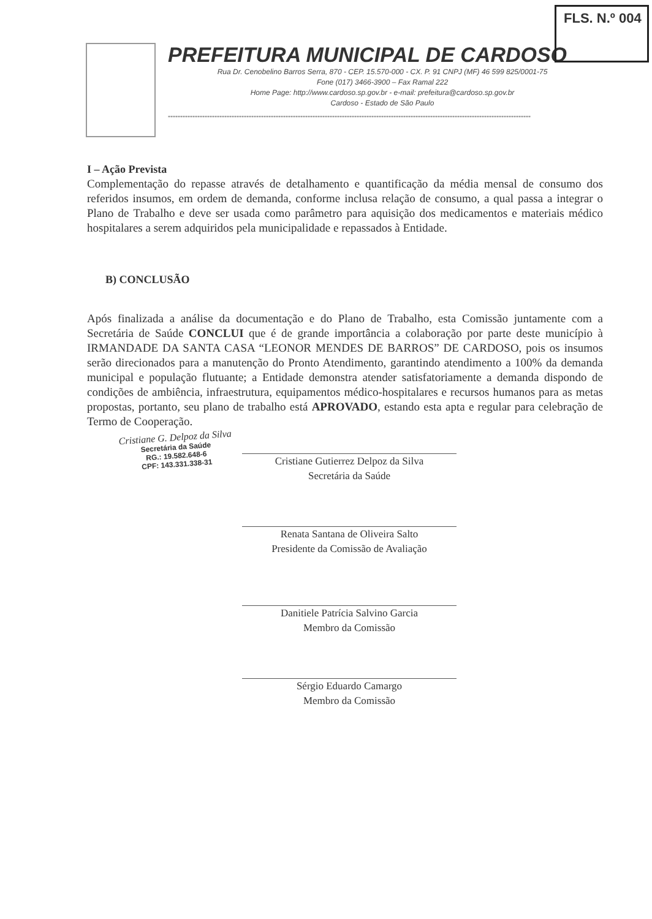FLS. N.º 004
PREFEITURA MUNICIPAL DE CARDOSO
Rua Dr. Cenobelino Barros Serra, 870 - CEP. 15.570-000 - CX. P. 91 CNPJ (MF) 46 599 825/0001-75
Fone (017) 3466-3900 – Fax Ramal 222
Home Page: http://www.cardoso.sp.gov.br - e-mail: prefeitura@cardoso.sp.gov.br
Cardoso - Estado de São Paulo
****************************************************************************************************************************************************
I – Ação Prevista
Complementação do repasse através de detalhamento e quantificação da média mensal de consumo dos referidos insumos, em ordem de demanda, conforme inclusa relação de consumo, a qual passa a integrar o Plano de Trabalho e deve ser usada como parâmetro para aquisição dos medicamentos e materiais médico hospitalares a serem adquiridos pela municipalidade e repassados à Entidade.
B) CONCLUSÃO
Após finalizada a análise da documentação e do Plano de Trabalho, esta Comissão juntamente com a Secretária de Saúde CONCLUI que é de grande importância a colaboração por parte deste município à IRMANDADE DA SANTA CASA “LEONOR MENDES DE BARROS” DE CARDOSO, pois os insumos serão direcionados para a manutenção do Pronto Atendimento, garantindo atendimento a 100% da demanda municipal e população flutuante; a Entidade demonstra atender satisfatoriamente a demanda dispondo de condições de ambiência, infraestrutura, equipamentos médico-hospitalares e recursos humanos para as metas propostas, portanto, seu plano de trabalho está APROVADO, estando esta apta e regular para celebração de Termo de Cooperação.
Cristiane G. Delpoz da Silva
Secretária da Saúde
RG.: 19.582.648-6
CPF: 143.331.338-31
Cristiane Gutierrez Delpoz da Silva
Secretária da Saúde
Renata Santana de Oliveira Salto
Presidente da Comissão de Avaliação
Danitiele Patrícia Salvino Garcia
Membro da Comissão
Sérgio Eduardo Camargo
Membro da Comissão